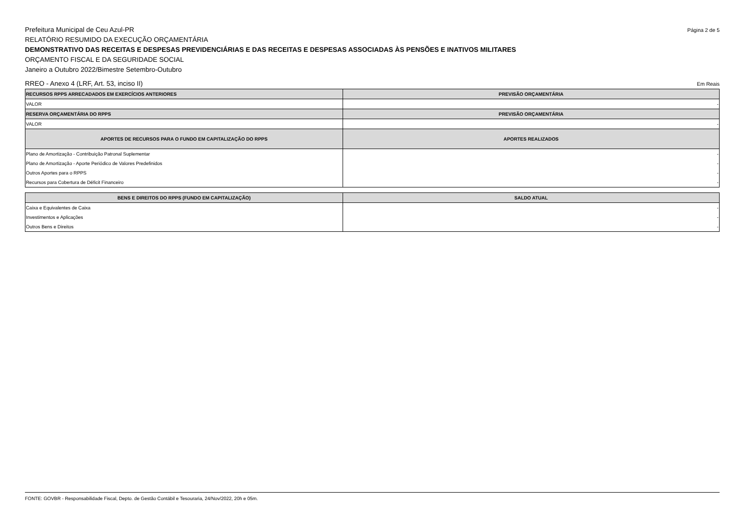Prefeitura Municipal de Ceu Azul-PR Página 2 de 5
RELATÓRIO RESUMIDO DA EXECUÇÃO ORÇAMENTÁRIA
DEMONSTRATIVO DAS RECEITAS E DESPESAS PREVIDENCIÁRIAS E DAS RECEITAS E DESPESAS ASSOCIADAS ÀS PENSÕES E INATIVOS MILITARES
ORÇAMENTO FISCAL E DA SEGURIDADE SOCIAL
Janeiro a Outubro 2022/Bimestre Setembro-Outubro
RREO - Anexo 4 (LRF, Art. 53, inciso II) Em Reais
| RECURSOS RPPS ARRECADADOS EM EXERCÍCIOS ANTERIORES | PREVISÃO ORÇAMENTÁRIA |
| --- | --- |
| VALOR | - |
| RESERVA ORÇAMENTÁRIA DO RPPS | PREVISÃO ORÇAMENTÁRIA |
| VALOR | - |
| APORTES DE RECURSOS PARA O FUNDO EM CAPITALIZAÇÃO DO RPPS | APORTES REALIZADOS |
| Plano de Amortização - Contribuição Patronal Suplementar | - |
| Plano de Amortização - Aporte Periódico de Valores Predefinidos | - |
| Outros Aportes para o RPPS | - |
| Recursos para Cobertura de Déficit Financeiro | - |
| BENS E DIREITOS DO RPPS (FUNDO EM CAPITALIZAÇÃO) | SALDO ATUAL |
| --- | --- |
| Caixa e Equivalentes de Caixa | - |
| Investimentos e Aplicações | - |
| Outros Bens e Direitos | - |
FONTE: GOVBR - Responsabilidade Fiscal, Depto. de Gestão Contábil e Tesouraria, 24/Nov/2022, 20h e 05m.